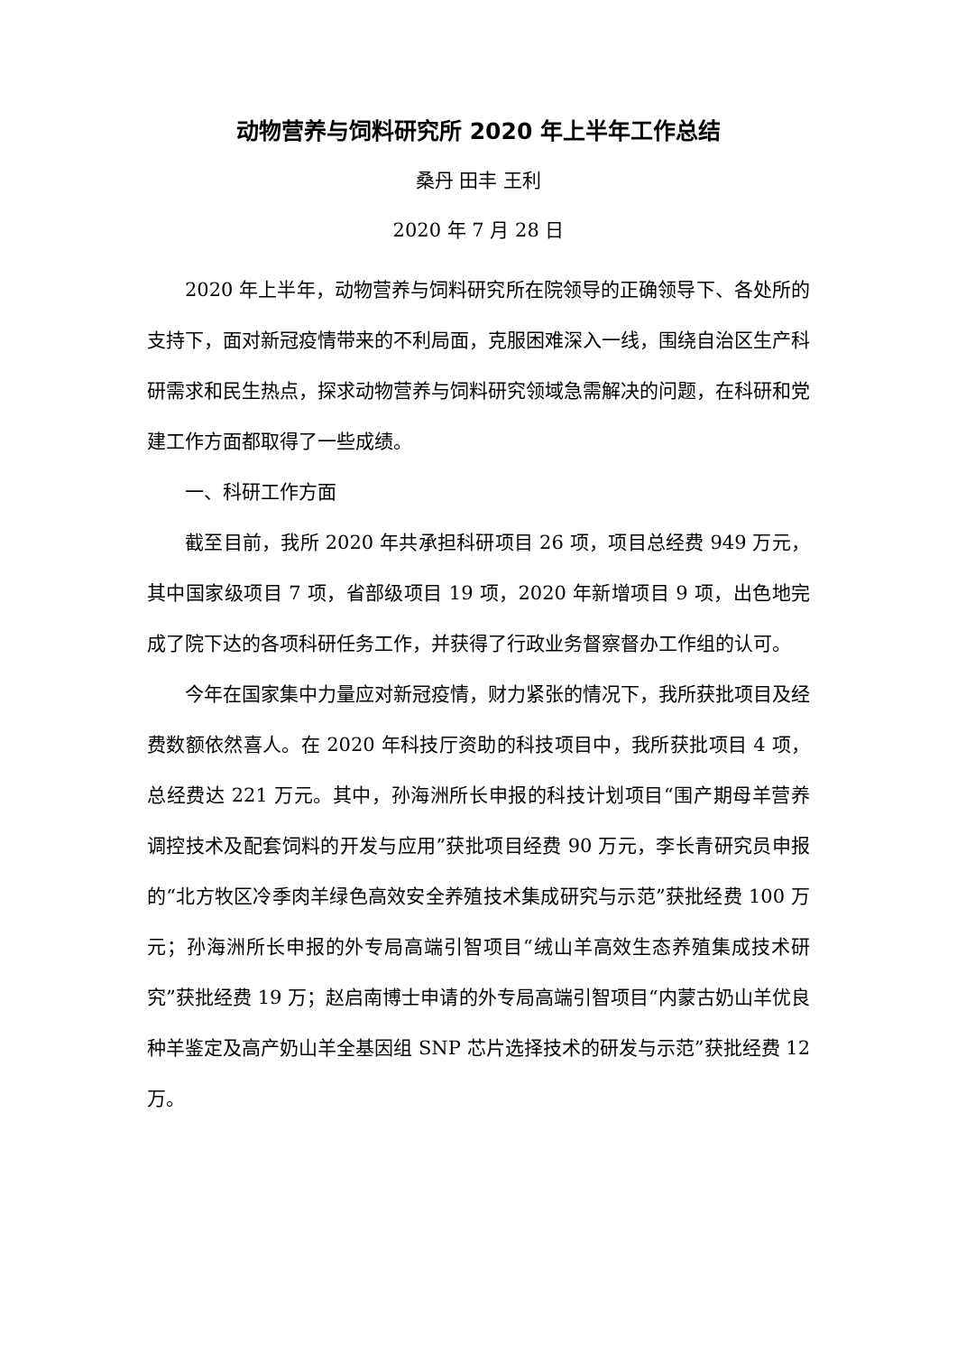动物营养与饲料研究所 2020 年上半年工作总结
桑丹 田丰 王利
2020 年 7 月 28 日
2020 年上半年，动物营养与饲料研究所在院领导的正确领导下、各处所的支持下，面对新冠疫情带来的不利局面，克服困难深入一线，围绕自治区生产科研需求和民生热点，探求动物营养与饲料研究领域急需解决的问题，在科研和党建工作方面都取得了一些成绩。
一、科研工作方面
截至目前，我所 2020 年共承担科研项目 26 项，项目总经费 949 万元，其中国家级项目 7 项，省部级项目 19 项，2020 年新增项目 9 项，出色地完成了院下达的各项科研任务工作，并获得了行政业务督察督办工作组的认可。
今年在国家集中力量应对新冠疫情，财力紧张的情况下，我所获批项目及经费数额依然喜人。在 2020 年科技厅资助的科技项目中，我所获批项目 4 项，总经费达 221 万元。其中，孙海洲所长申报的科技计划项目“围产期母羊营养调控技术及配套饲料的开发与应用”获批项目经费 90 万元，李长青研究员申报的“北方牧区冷季肉羊绿色高效安全养殖技术集成研究与示范”获批经费 100 万元；孙海洲所长申报的外专局高端引智项目“绒山羊高效生态养殖集成技术研究”获批经费 19 万；赵启南博士申请的外专局高端引智项目“内蒙古奶山羊优良种羊鉴定及高产奶山羊全基因组 SNP 芯片选择技术的研发与示范”获批经费 12 万。